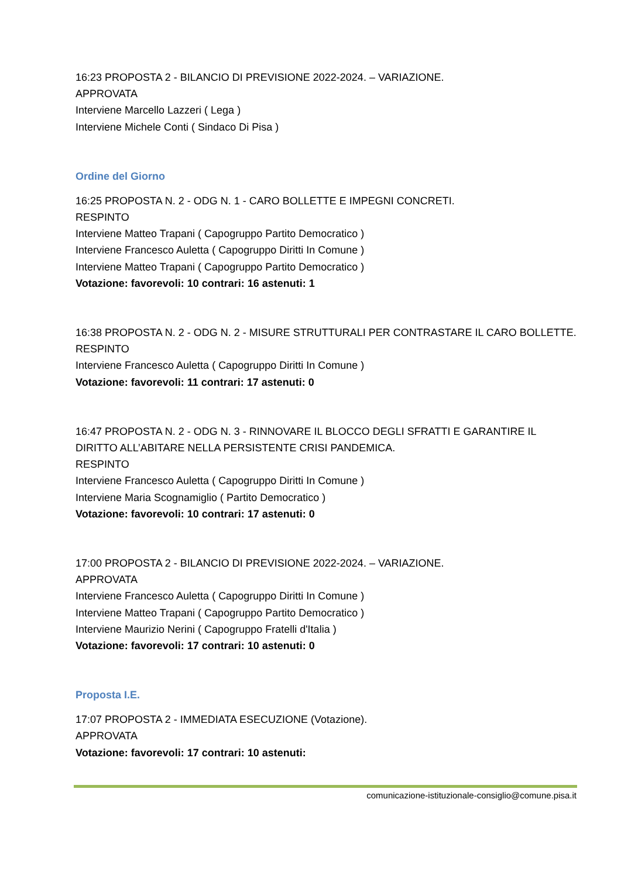16:23 PROPOSTA 2 - BILANCIO DI PREVISIONE 2022-2024. – VARIAZIONE.
APPROVATA
Interviene Marcello Lazzeri ( Lega )
Interviene Michele Conti ( Sindaco Di Pisa )
Ordine del Giorno
16:25 PROPOSTA N. 2 - ODG N. 1 - CARO BOLLETTE E IMPEGNI CONCRETI.
RESPINTO
Interviene Matteo Trapani ( Capogruppo Partito Democratico )
Interviene Francesco Auletta ( Capogruppo Diritti In Comune )
Interviene Matteo Trapani ( Capogruppo Partito Democratico )
Votazione: favorevoli: 10 contrari: 16 astenuti: 1
16:38 PROPOSTA N. 2 - ODG N. 2 - MISURE STRUTTURALI PER CONTRASTARE IL CARO BOLLETTE.
RESPINTO
Interviene Francesco Auletta ( Capogruppo Diritti In Comune )
Votazione: favorevoli: 11 contrari: 17 astenuti: 0
16:47 PROPOSTA N. 2 - ODG N. 3 - RINNOVARE IL BLOCCO DEGLI SFRATTI E GARANTIRE IL DIRITTO ALL’ABITARE NELLA PERSISTENTE CRISI PANDEMICA.
RESPINTO
Interviene Francesco Auletta ( Capogruppo Diritti In Comune )
Interviene Maria Scognamiglio ( Partito Democratico )
Votazione: favorevoli: 10 contrari: 17 astenuti: 0
17:00 PROPOSTA 2 - BILANCIO DI PREVISIONE 2022-2024. – VARIAZIONE.
APPROVATA
Interviene Francesco Auletta ( Capogruppo Diritti In Comune )
Interviene Matteo Trapani ( Capogruppo Partito Democratico )
Interviene Maurizio Nerini ( Capogruppo Fratelli d'Italia )
Votazione: favorevoli: 17 contrari: 10 astenuti: 0
Proposta I.E.
17:07 PROPOSTA 2 - IMMEDIATA ESECUZIONE (Votazione).
APPROVATA
Votazione: favorevoli: 17 contrari: 10 astenuti:
comunicazione-istituzionale-consiglio@comune.pisa.it